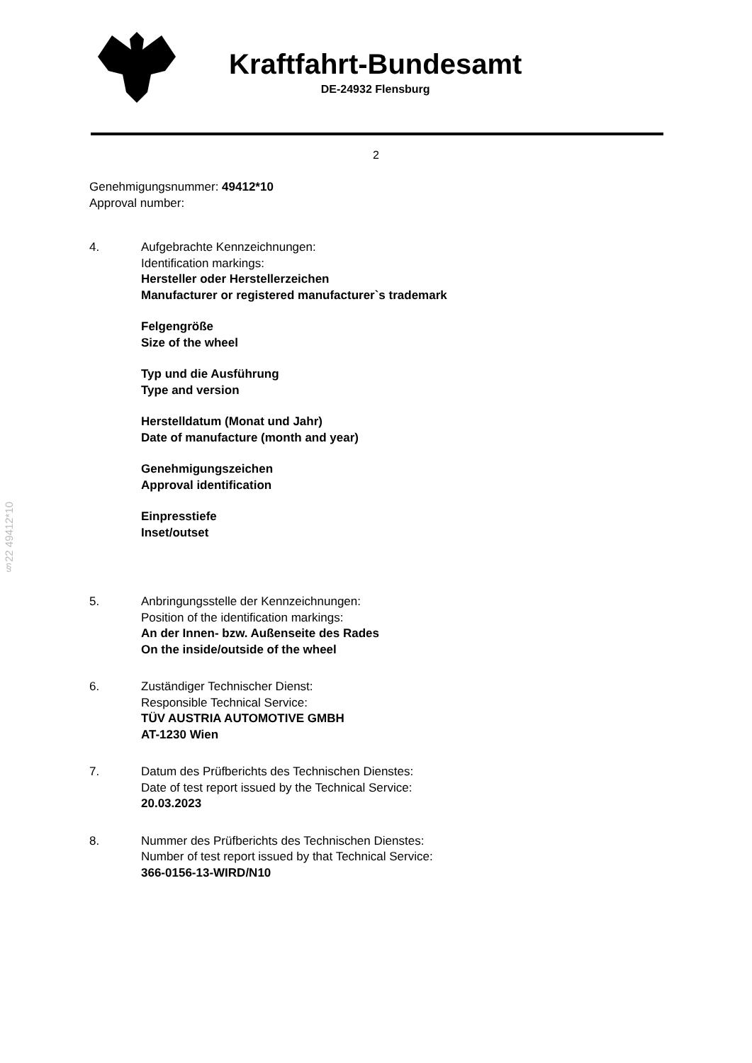Kraftfahrt-Bundesamt
DE-24932 Flensburg
2
§22 49412*10
Genehmigungsnummer: 49412*10
Approval number:
4. Aufgebrachte Kennzeichnungen:
Identification markings:
Hersteller oder Herstellerzeichen
Manufacturer or registered manufacturer`s trademark
Felgengröße
Size of the wheel
Typ und die Ausführung
Type and version
Herstelldatum (Monat und Jahr)
Date of manufacture (month and year)
Genehmigungszeichen
Approval identification
Einpresstiefe
Inset/outset
5. Anbringungsstelle der Kennzeichnungen:
Position of the identification markings:
An der Innen- bzw. Außenseite des Rades
On the inside/outside of the wheel
6. Zuständiger Technischer Dienst:
Responsible Technical Service:
TÜV AUSTRIA AUTOMOTIVE GMBH
AT-1230 Wien
7. Datum des Prüfberichts des Technischen Dienstes:
Date of test report issued by the Technical Service:
20.03.2023
8. Nummer des Prüfberichts des Technischen Dienstes:
Number of test report issued by that Technical Service:
366-0156-13-WIRD/N10